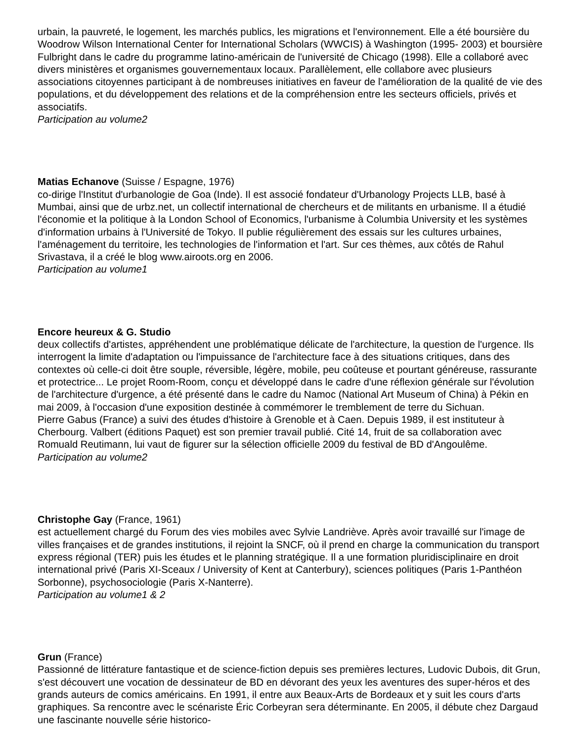urbain, la pauvreté, le logement, les marchés publics, les migrations et l'environnement. Elle a été boursière du Woodrow Wilson International Center for International Scholars (WWCIS) à Washington (1995- 2003) et boursière Fulbright dans le cadre du programme latino-américain de l'université de Chicago (1998). Elle a collaboré avec divers ministères et organismes gouvernementaux locaux. Parallèlement, elle collabore avec plusieurs associations citoyennes participant à de nombreuses initiatives en faveur de l'amélioration de la qualité de vie des populations, et du développement des relations et de la compréhension entre les secteurs officiels, privés et associatifs.
Participation au volume2
Matias Echanove (Suisse / Espagne, 1976)
co-dirige l'Institut d'urbanologie de Goa (Inde). Il est associé fondateur d'Urbanology Projects LLB, basé à Mumbai, ainsi que de urbz.net, un collectif international de chercheurs et de militants en urbanisme. Il a étudié l'économie et la politique à la London School of Economics, l'urbanisme à Columbia University et les systèmes d'information urbains à l'Université de Tokyo. Il publie régulièrement des essais sur les cultures urbaines, l'aménagement du territoire, les technologies de l'information et l'art. Sur ces thèmes, aux côtés de Rahul Srivastava, il a créé le blog www.airoots.org en 2006.
Participation au volume1
Encore heureux & G. Studio
deux collectifs d'artistes, appréhendent une problématique délicate de l'architecture, la question de l'urgence. Ils interrogent la limite d'adaptation ou l'impuissance de l'architecture face à des situations critiques, dans des contextes où celle-ci doit être souple, réversible, légère, mobile, peu coûteuse et pourtant généreuse, rassurante et protectrice... Le projet Room-Room, conçu et développé dans le cadre d'une réflexion générale sur l'évolution de l'architecture d'urgence, a été présenté dans le cadre du Namoc (National Art Museum of China) à Pékin en mai 2009, à l'occasion d'une exposition destinée à commémorer le tremblement de terre du Sichuan.
Pierre Gabus (France) a suivi des études d'histoire à Grenoble et à Caen. Depuis 1989, il est instituteur à Cherbourg. Valbert (éditions Paquet) est son premier travail publié. Cité 14, fruit de sa collaboration avec Romuald Reutimann, lui vaut de figurer sur la sélection officielle 2009 du festival de BD d'Angoulême.
Participation au volume2
Christophe Gay (France, 1961)
est actuellement chargé du Forum des vies mobiles avec Sylvie Landriève. Après avoir travaillé sur l'image de villes françaises et de grandes institutions, il rejoint la SNCF, où il prend en charge la communication du transport express régional (TER) puis les études et le planning stratégique. Il a une formation pluridisciplinaire en droit international privé (Paris XI-Sceaux / University of Kent at Canterbury), sciences politiques (Paris 1-Panthéon Sorbonne), psychosociologie (Paris X-Nanterre).
Participation au volume1 & 2
Grun (France)
Passionné de littérature fantastique et de science-fiction depuis ses premières lectures, Ludovic Dubois, dit Grun, s'est découvert une vocation de dessinateur de BD en dévorant des yeux les aventures des super-héros et des grands auteurs de comics américains. En 1991, il entre aux Beaux-Arts de Bordeaux et y suit les cours d'arts graphiques. Sa rencontre avec le scénariste Éric Corbeyran sera déterminante. En 2005, il débute chez Dargaud une fascinante nouvelle série historico-